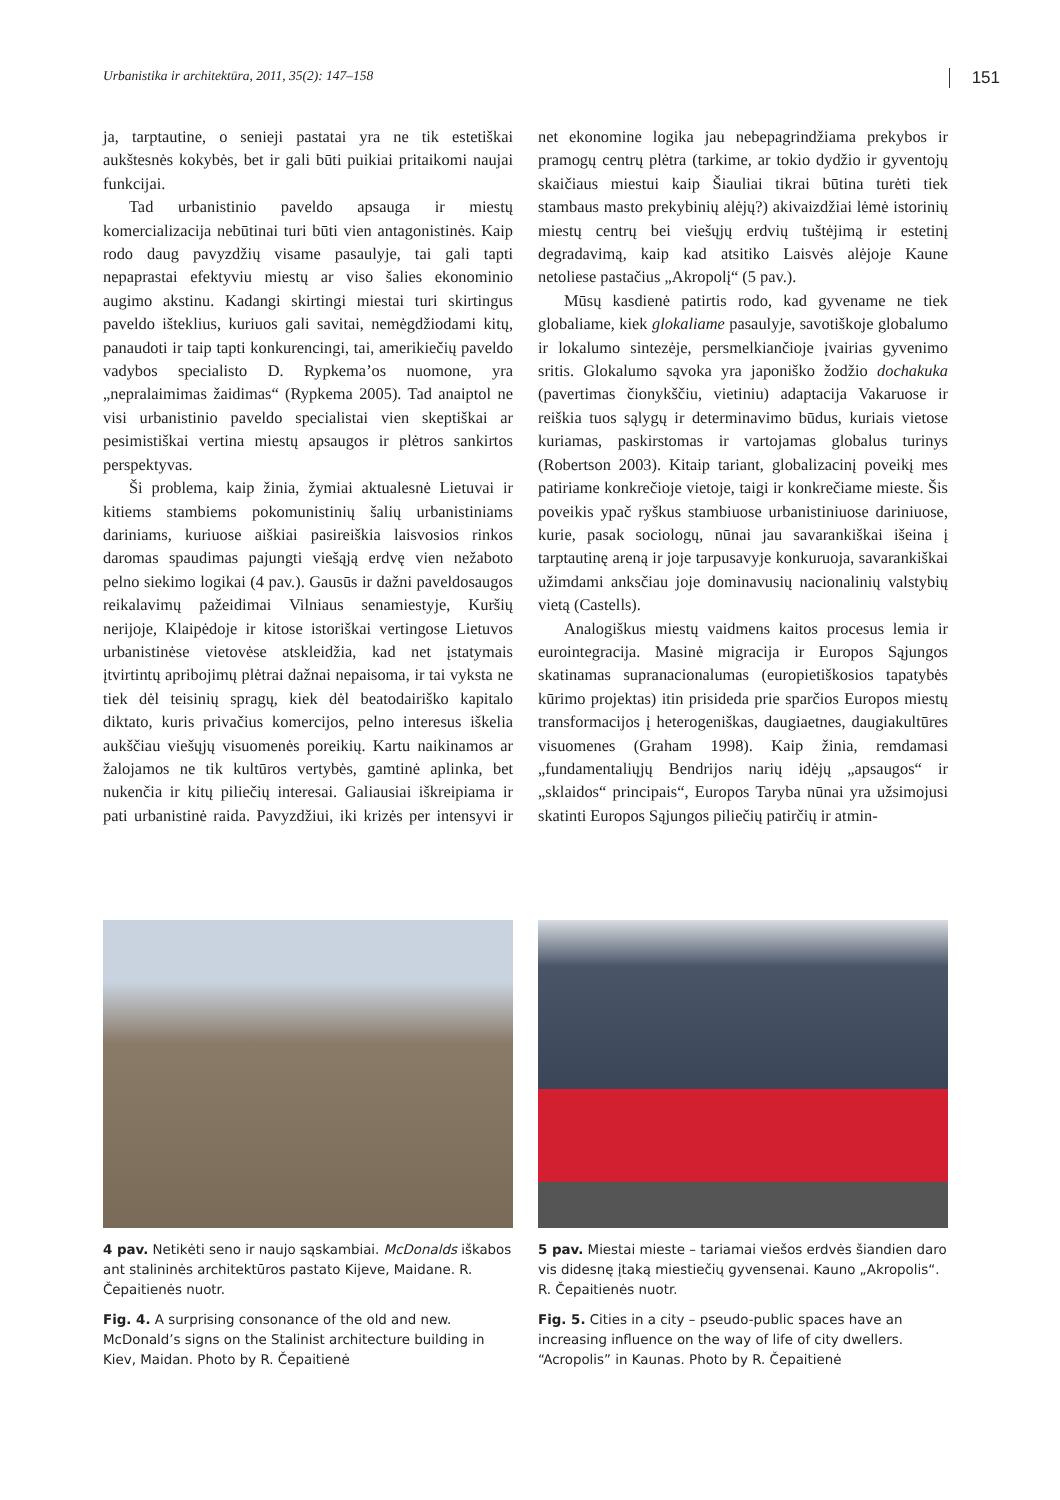Urbanistika ir architektūra, 2011, 35(2): 147–158 151
ja, tarptautine, o senieji pastatai yra ne tik estetiškai aukštesnės kokybės, bet ir gali būti puikiai pritaikomi naujai funkcijai.
Tad urbanistinio paveldo apsauga ir miestų komercializacija nebūtinai turi būti vien antagonistinės. Kaip rodo daug pavyzdžių visame pasaulyje, tai gali tapti nepaprastai efektyviu miestų ar viso šalies ekonominio augimo akstinu. Kadangi skirtingi miestai turi skirtingus paveldo išteklius, kuriuos gali savitai, nemėgdžiodami kitų, panaudoti ir taip tapti konkurencingi, tai, amerikiečių paveldo vadybos specialisto D. Rypkema’os nuomone, yra „nepralaimimas žaidimas“ (Rypkema 2005). Tad anaiptol ne visi urbanistinio paveldo specialistai vien skeptiškai ar pesimistiškai vertina miestų apsaugos ir plėtros sankirtos perspektyvas.
Ši problema, kaip žinia, žymiai aktualesnė Lietuvai ir kitiems stambiems pokomunistinių šalių urbanistiniams dariniams, kuriuose aiškiai pasireiškia laisvosios rinkos daromas spaudimas pajungti viešąją erdvę vien nežaboto pelno siekimo logikai (4 pav.). Gausūs ir dažni paveldosaugos reikalavimų pažeidimai Vilniaus senamiestyje, Kuršių nerijoje, Klaipėdoje ir kitose istoriškai vertingose Lietuvos urbanistinėse vietovėse atskleidžia, kad net įstatymais įtvirtintų apribojimų plėtrai dažnai nepaisoma, ir tai vyksta ne tiek dėl teisinių spragų, kiek dėl beatodairiško kapitalo diktato, kuris privačius komercijos, pelno interesus iškelia aukščiau viešųjų visuomenės poreikių. Kartu naikinamos ar žalojamos ne tik kultūros vertybės, gamtinė aplinka, bet nukenčia ir kitų piliečių interesai. Galiausiai iškreipiama ir pati urbanistinė raida. Pavyzdžiui, iki krizės per intensyvi ir net ekonomine logika jau nebepagrindžiama prekybos ir pramogų centrų plėtra (tarkime, ar tokio dydžio ir gyventojų skaičiaus miestui kaip Šiauliai tikrai būtina turėti tiek stambaus masto prekybinių alėjų?) akivaizdžiai lėmė istorinių miestų centrų bei viešųjų erdvių tuštėjimą ir estetinį degradavimą, kaip kad atsitiko Laisvės alėjoje Kaune netoliese pastačius „Akropolį“ (5 pav.).
Mūsų kasdienė patirtis rodo, kad gyvename ne tiek globaliame, kiek glokaliame pasaulyje, savotiškoje globalumo ir lokalumo sintezėje, persmelkiančioje įvairias gyvenimo sritis. Glokalumo sąvoka yra japoniško žodžio dochakuka (pavertimas čionykščiu, vietiniu) adaptacija Vakaruose ir reiškia tuos sąlygų ir determinavimo būdus, kuriais vietose kuriamas, paskirstomas ir vartojamas globalus turinys (Robertson 2003). Kitaip tariant, globalizacinį poveikį mes patiriame konkrečioje vietoje, taigi ir konkrečiame mieste. Šis poveikis ypač ryškus stambiuose urbanistiniuose dariniuose, kurie, pasak sociologų, nūnai jau savarankiškai išeina į tarptautinę areną ir joje tarpusavyje konkuruoja, savarankiškai užimdami anksčiau joje dominavusių nacionalinių valstybių vietą (Castells).
Analogiškus miestų vaidmens kaitos procesus lemia ir eurointegracija. Masinė migracija ir Europos Sąjungos skatinamas supranacionalumas (europietiškosios tapatybės kūrimo projektas) itin prisideda prie sparčios Europos miestų transformacijos į heterogeniškas, daugiaetnes, daugiakultūres visuomenes (Graham 1998). Kaip žinia, remdamasi „fundamentaliųjų Bendrijos narių idėjų „apsaugos“ ir „sklaidos“ principais“, Europos Taryba nūnai yra užsimojusi skatinti Europos Sąjungos piliečių patirčių ir atmin-
4 pav. Netikėti seno ir naujo sąskambiai. McDonalds iškabos ant stalininės architektūros pastato Kijeve, Maidane. R. Čepaitienės nuotr.
Fig. 4. A surprising consonance of the old and new. McDonald’s signs on the Stalinist architecture building in Kiev, Maidan. Photo by R. Čepaitienė
5 pav. Miestai mieste – tariamai viešos erdvės šiandien daro vis didesnę įtaką miestiečių gyvensenai. Kauno „Akropolis“. R. Čepaitienės nuotr.
Fig. 5. Cities in a city – pseudo-public spaces have an increasing influence on the way of life of city dwellers. “Acropolis” in Kaunas. Photo by R. Čepaitienė